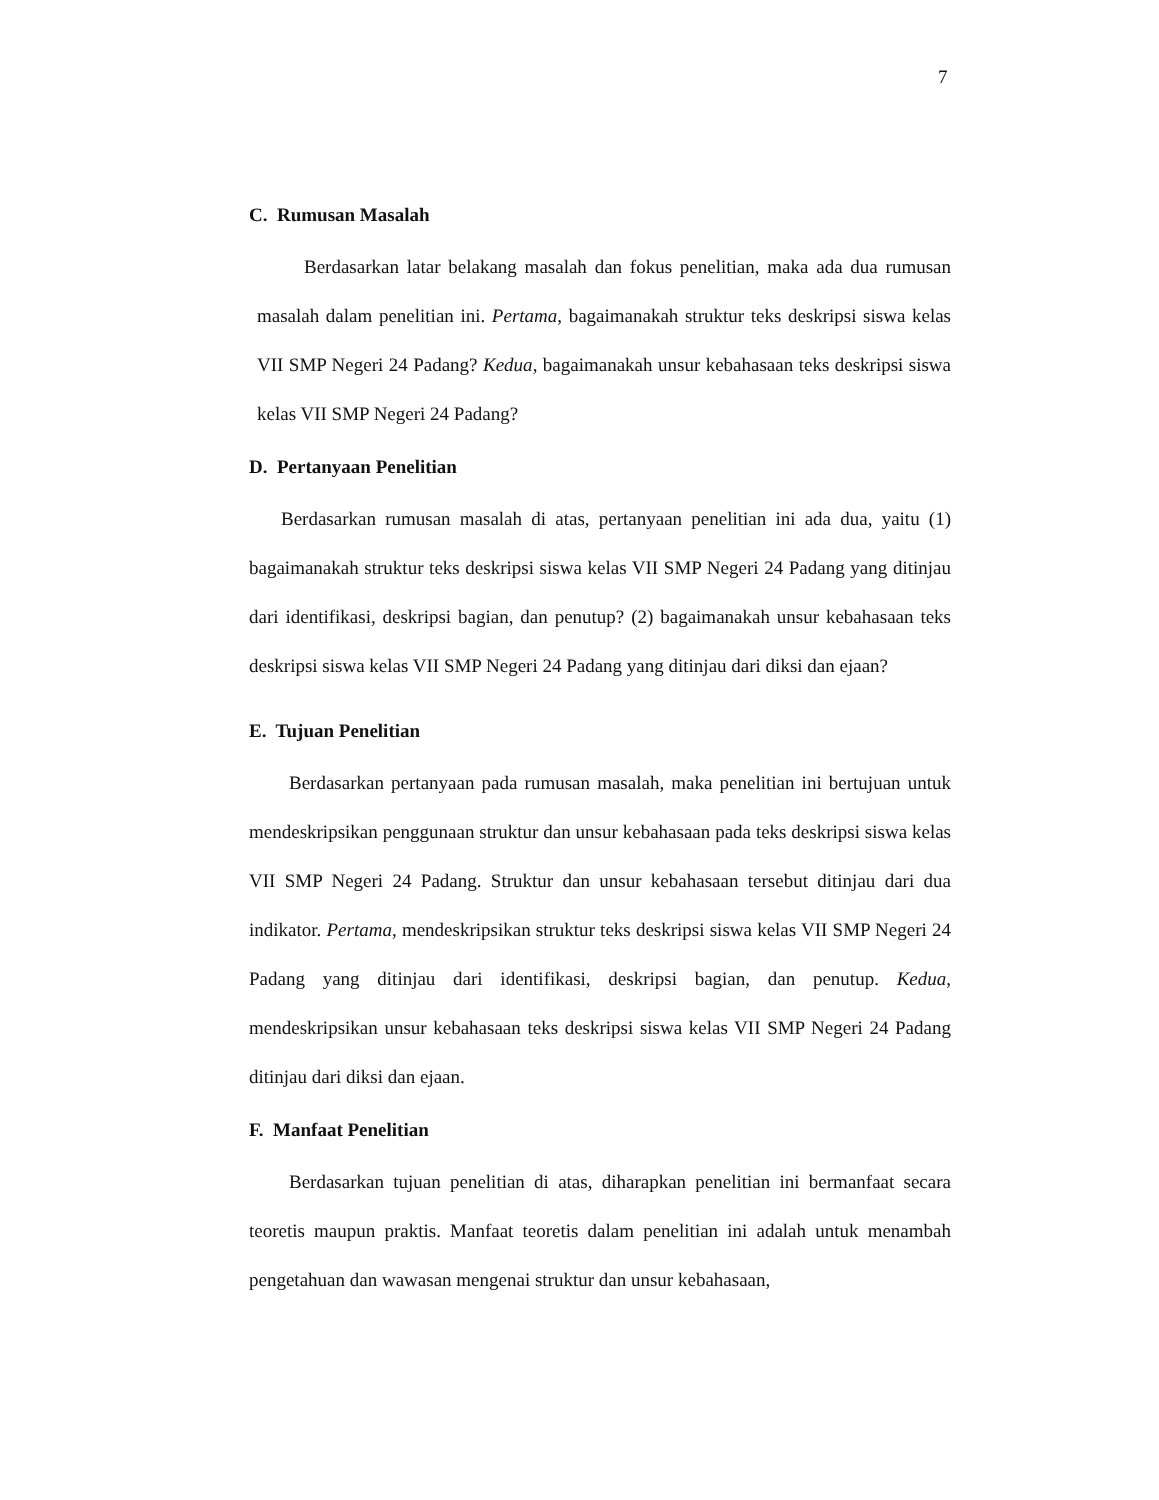7
C. Rumusan Masalah
Berdasarkan latar belakang masalah dan fokus penelitian, maka ada dua rumusan masalah dalam penelitian ini. Pertama, bagaimanakah struktur teks deskripsi siswa kelas VII SMP Negeri 24 Padang? Kedua, bagaimanakah unsur kebahasaan teks deskripsi siswa kelas VII SMP Negeri 24 Padang?
D. Pertanyaan Penelitian
Berdasarkan rumusan masalah di atas, pertanyaan penelitian ini ada dua, yaitu (1) bagaimanakah struktur teks deskripsi siswa kelas VII SMP Negeri 24 Padang yang ditinjau dari identifikasi, deskripsi bagian, dan penutup? (2) bagaimanakah unsur kebahasaan teks deskripsi siswa kelas VII SMP Negeri 24 Padang yang ditinjau dari diksi dan ejaan?
E. Tujuan Penelitian
Berdasarkan pertanyaan pada rumusan masalah, maka penelitian ini bertujuan untuk mendeskripsikan penggunaan struktur dan unsur kebahasaan pada teks deskripsi siswa kelas VII SMP Negeri 24 Padang. Struktur dan unsur kebahasaan tersebut ditinjau dari dua indikator. Pertama, mendeskripsikan struktur teks deskripsi siswa kelas VII SMP Negeri 24 Padang yang ditinjau dari identifikasi, deskripsi bagian, dan penutup. Kedua, mendeskripsikan unsur kebahasaan teks deskripsi siswa kelas VII SMP Negeri 24 Padang ditinjau dari diksi dan ejaan.
F. Manfaat Penelitian
Berdasarkan tujuan penelitian di atas, diharapkan penelitian ini bermanfaat secara teoretis maupun praktis. Manfaat teoretis dalam penelitian ini adalah untuk menambah pengetahuan dan wawasan mengenai struktur dan unsur kebahasaan,